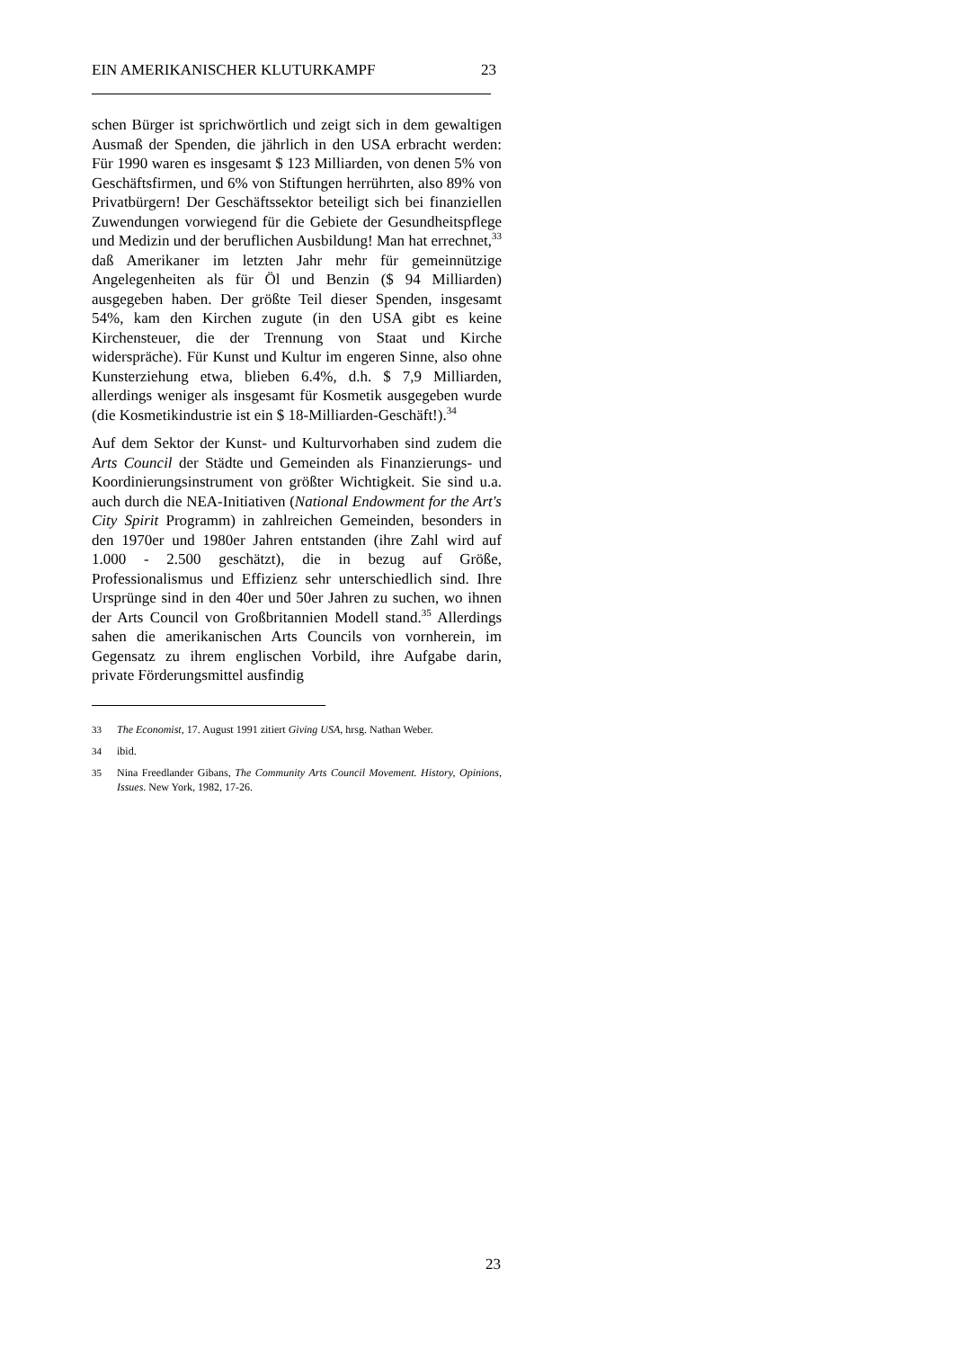EIN AMERIKANISCHER KLUTURKAMPF 23
schen Bürger ist sprichwörtlich und zeigt sich in dem gewaltigen Ausmaß der Spenden, die jährlich in den USA erbracht werden: Für 1990 waren es insgesamt $ 123 Milliarden, von denen 5% von Geschäftsfirmen, und 6% von Stiftungen herrührten, also 89% von Privatbürgern! Der Geschäftssektor beteiligt sich bei finanziellen Zuwendungen vorwiegend für die Gebiete der Gesundheitspflege und Medizin und der beruflichen Ausbildung! Man hat errechnet,<sup>33</sup> daß Amerikaner im letzten Jahr mehr für gemeinnützige Angelegenheiten als für Öl und Benzin ($ 94 Milliarden) ausgegeben haben. Der größte Teil dieser Spenden, insgesamt 54%, kam den Kirchen zugute (in den USA gibt es keine Kirchensteuer, die der Trennung von Staat und Kirche widerspräche). Für Kunst und Kultur im engeren Sinne, also ohne Kunsterziehung etwa, blieben 6.4%, d.h. $ 7,9 Milliarden, allerdings weniger als insgesamt für Kosmetik ausgegeben wurde (die Kosmetikindustrie ist ein $ 18-Milliarden-Geschäft!).<sup>34</sup>
Auf dem Sektor der Kunst- und Kulturvorhaben sind zudem die Arts Council der Städte und Gemeinden als Finanzierungs- und Koordinierungsinstrument von größter Wichtigkeit. Sie sind u.a. auch durch die NEA-Initiativen (National Endowment for the Art's City Spirit Programm) in zahlreichen Gemeinden, besonders in den 1970er und 1980er Jahren entstanden (ihre Zahl wird auf 1.000 - 2.500 geschätzt), die in bezug auf Größe, Professionalismus und Effizienz sehr unterschiedlich sind. Ihre Ursprünge sind in den 40er und 50er Jahren zu suchen, wo ihnen der Arts Council von Großbritannien Modell stand.<sup>35</sup> Allerdings sahen die amerikanischen Arts Councils von vornherein, im Gegensatz zu ihrem englischen Vorbild, ihre Aufgabe darin, private Förderungsmittel ausfindig
33 The Economist, 17. August 1991 zitiert Giving USA, hrsg. Nathan Weber.
34 ibid.
35 Nina Freedlander Gibans, The Community Arts Council Movement. History, Opinions, Issues. New York, 1982, 17-26.
23